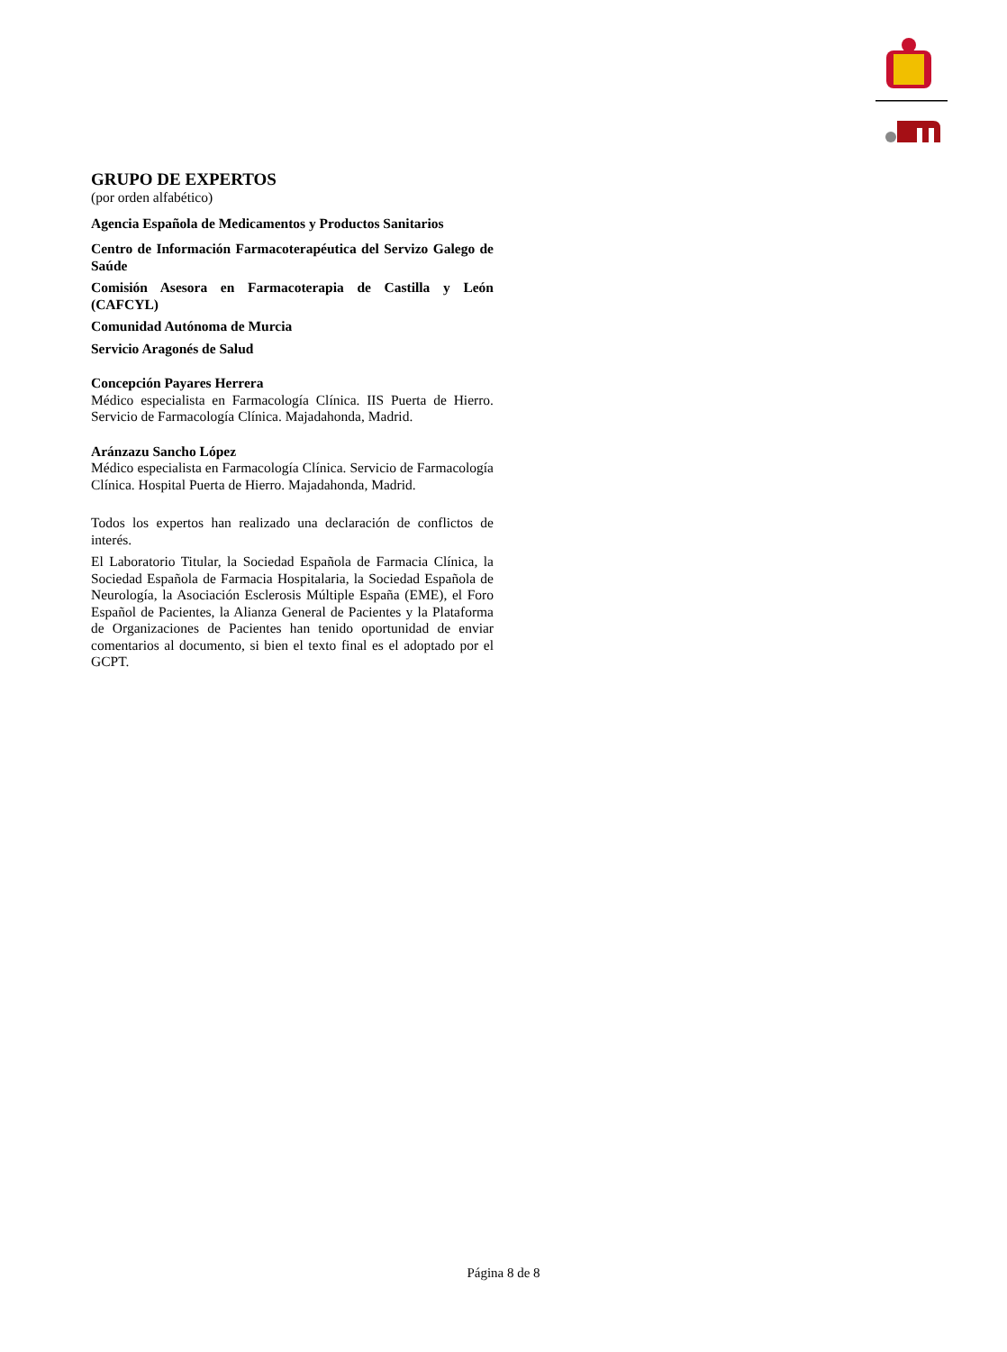GRUPO DE EXPERTOS
(por orden alfabético)
Agencia Española de Medicamentos y Productos Sanitarios
Centro de Información Farmacoterapéutica del Servizo Galego de Saúde
Comisión Asesora en Farmacoterapia de Castilla y León (CAFCYL)
Comunidad Autónoma de Murcia
Servicio Aragonés de Salud
Concepción Payares Herrera
Médico especialista en Farmacología Clínica. IIS Puerta de Hierro. Servicio de Farmacología Clínica. Majadahonda, Madrid.
Aránzazu Sancho López
Médico especialista en Farmacología Clínica. Servicio de Farmacología Clínica. Hospital Puerta de Hierro. Majadahonda, Madrid.
Todos los expertos han realizado una declaración de conflictos de interés.
El Laboratorio Titular, la Sociedad Española de Farmacia Clínica, la Sociedad Española de Farmacia Hospitalaria, la Sociedad Española de Neurología, la Asociación Esclerosis Múltiple España (EME), el Foro Español de Pacientes, la Alianza General de Pacientes y la Plataforma de Organizaciones de Pacientes han tenido oportunidad de enviar comentarios al documento, si bien el texto final es el adoptado por el GCPT.
Página 8 de 8